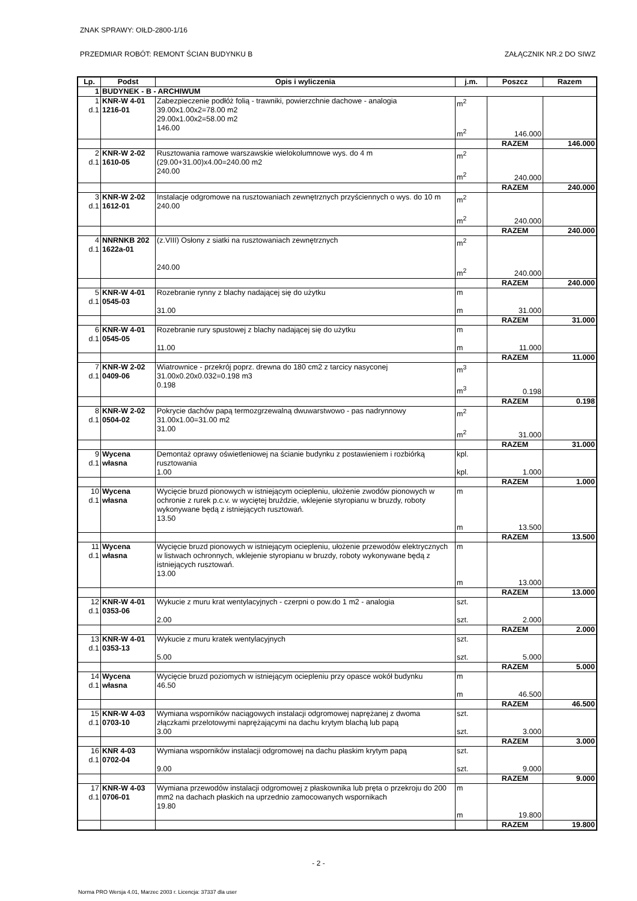ZNAK SPRAWY: OIŁD-2800-1/16
PRZEDMIAR ROBÓT: REMONT ŚCIAN BUDYNKU B ZAŁĄCZNIK NR.2 DO SIWZ
| Lp. | Podst | Opis i wyliczenia | j.m. | Poszcz | Razem |
| --- | --- | --- | --- | --- | --- |
| 1 | BUDYNEK - B - ARCHIWUM | | | | |
| 1 d.1 | KNR-W 4-01 1216-01 | Zabezpieczenie podłóż folią - trawniki, powierzchnie dachowe - analogia 39.00x1.00x2=78.00 m2 29.00x1.00x2=58.00 m2 146.00 | m<sup>2</sup> m<sup>2</sup> | 146.000 | |
| | | | | RAZEM | 146.000 |
| 2 d.1 | KNR-W 2-02 1610-05 | Rusztowania ramowe warszawskie wielokolumnowe wys. do 4 m (29.00+31.00)x4.00=240.00 m2 240.00 | m<sup>2</sup> m<sup>2</sup> | 240.000 | |
| | | | | RAZEM | 240.000 |
| 3 d.1 | KNR-W 2-02 1612-01 | Instalacje odgromowe na rusztowaniach zewnętrznych przyściennych o wys. do 10 m 240.00 | m<sup>2</sup> m<sup>2</sup> | 240.000 | |
| | | | | RAZEM | 240.000 |
| 4 d.1 | NNRNKB 202 1622a-01 | (z.VIII) Osłony z siatki na rusztowaniach zewnętrznych 240.00 | m<sup>2</sup> m<sup>2</sup> | 240.000 | |
| | | | | RAZEM | 240.000 |
| 5 d.1 | KNR-W 4-01 0545-03 | Rozebranie rynny z blachy nadającej się do użytku 31.00 | m m | 31.000 | |
| | | | | RAZEM | 31.000 |
| 6 d.1 | KNR-W 4-01 0545-05 | Rozebranie rury spustowej z blachy nadającej się do użytku 11.00 | m m | 11.000 | |
| | | | | RAZEM | 11.000 |
| 7 d.1 | KNR-W 2-02 0409-06 | Wiatrownice - przekrój poprz. drewna do 180 cm2 z tarcicy nasyconej 31.00x0.20x0.032=0.198 m3 0.198 | m<sup>3</sup> m<sup>3</sup> | 0.198 | |
| | | | | RAZEM | 0.198 |
| 8 d.1 | KNR-W 2-02 0504-02 | Pokrycie dachów papą termozgrzewalną dwuwarstwowo - pas nadrynnowy 31.00x1.00=31.00 m2 31.00 | m<sup>2</sup> m<sup>2</sup> | 31.000 | |
| | | | | RAZEM | 31.000 |
| 9 d.1 | Wycena własna | Demontaż oprawy oświetleniowej na ścianie budynku z postawieniem i rozbiórką rusztowania 1.00 | kpl. kpl. | 1.000 | |
| | | | | RAZEM | 1.000 |
| 10 d.1 | Wycena własna | Wycięcie bruzd pionowych w istniejącym ociepleniu, ułożenie zwodów pionowych w ochronie z rurek p.c.v. w wyciętej bruździe, wklejenie styropianu w bruzdy, roboty wykonywane będą z istniejących rusztowań. 13.50 | m m | 13.500 | |
| | | | | RAZEM | 13.500 |
| 11 d.1 | Wycena własna | Wycięcie bruzd pionowych w istniejącym ociepleniu, ułożenie przewodów elektrycznych w listwach ochronnych, wklejenie styropianu w bruzdy, roboty wykonywane będą z istniejących rusztowań. 13.00 | m m | 13.000 | |
| | | | | RAZEM | 13.000 |
| 12 d.1 | KNR-W 4-01 0353-06 | Wykucie z muru krat wentylacyjnych - czerpni o pow.do 1 m2 - analogia 2.00 | szt. szt. | 2.000 | |
| | | | | RAZEM | 2.000 |
| 13 d.1 | KNR-W 4-01 0353-13 | Wykucie z muru kratek wentylacyjnych 5.00 | szt. szt. | 5.000 | |
| | | | | RAZEM | 5.000 |
| 14 d.1 | Wycena własna | Wycięcie bruzd poziomych w istniejącym ociepleniu przy opasce wokół budynku 46.50 | m m | 46.500 | |
| | | | | RAZEM | 46.500 |
| 15 d.1 | KNR-W 4-03 0703-10 | Wymiana wsporników naciągowych instalacji odgromowej naprężanej z dwoma złączkami przelotowymi naprężającymi na dachu krytym blachą lub papą 3.00 | szt. szt. | 3.000 | |
| | | | | RAZEM | 3.000 |
| 16 d.1 | KNR 4-03 0702-04 | Wymiana wsporników instalacji odgromowej na dachu płaskim krytym papą 9.00 | szt. szt. | 9.000 | |
| | | | | RAZEM | 9.000 |
| 17 d.1 | KNR-W 4-03 0706-01 | Wymiana przewodów instalacji odgromowej z płaskownika lub pręta o przekroju do 200 mm2 na dachach płaskich na uprzednio zamocowanych wspornikach 19.80 | m m | 19.800 | |
| | | | | RAZEM | 19.800 |
- 2 -
Norma PRO Wersja 4.01, Marzec 2003 r. Licencja: 37337 dla user